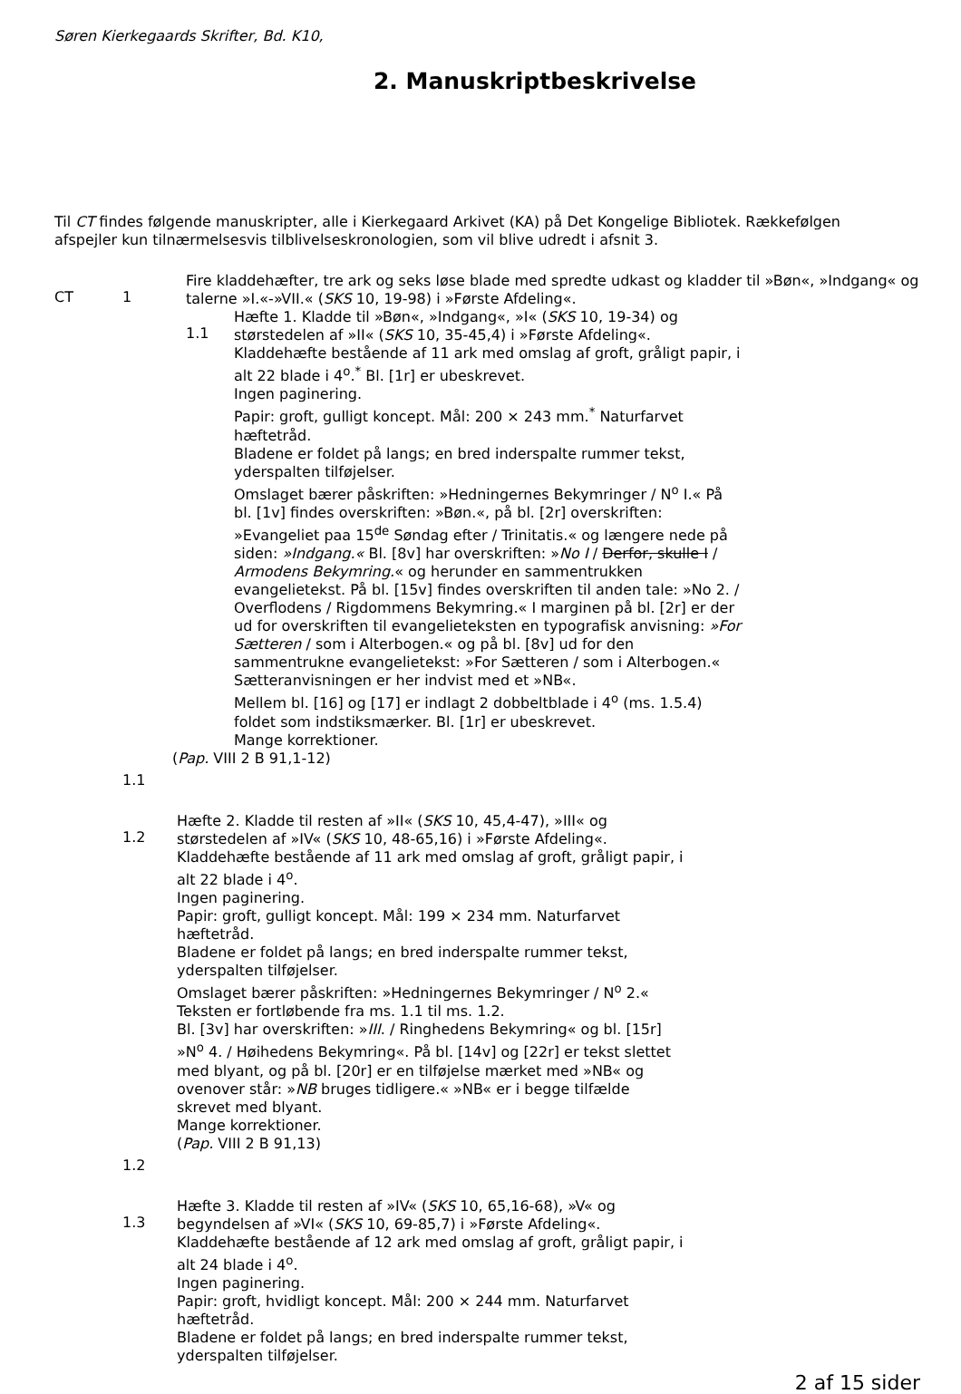Søren Kierkegaards Skrifter, Bd. K10,
2. Manuskriptbeskrivelse
Til CT findes følgende manuskripter, alle i Kierkegaard Arkivet (KA) på Det Kongelige Bibliotek. Rækkefølgen afspejler kun tilnærmelsesvis tilblivelseskronologien, som vil blive udredt i afsnit 3.
CT 1
Fire kladdehæfter, tre ark og seks løse blade med spredte udkast og kladder til »Bøn«, »Indgang« og talerne »I.«-»VII.« (SKS 10, 19-98) i »Første Afdeling«.
1.1
Hæfte 1. Kladde til »Bøn«, »Indgang«, »I« (SKS 10, 19-34) og størstedelen af »II« (SKS 10, 35-45,4) i »Første Afdeling«.
Kladdehæfte bestående af 11 ark med omslag af groft, gråligt papir, i alt 22 blade i 4<sup>o</sup>.<sup>*</sup> Bl. [1r] er ubeskrevet.
Ingen paginering.
Papir: groft, gulligt koncept. Mål: 200 × 243 mm.<sup>*</sup> Naturfarvet hæftetråd.
Bladene er foldet på langs; en bred inderspalte rummer tekst, yderspalten tilføjelser.
Omslaget bærer påskriften: »Hedningernes Bekymringer / N<sup>o</sup> I.« På bl. [1v] findes overskriften: »Bøn.«, på bl. [2r] overskriften: »Evangeliet paa 15<sup>de</sup> Søndag efter / Trinitatis.« og længere nede på siden: »Indgang.« Bl. [8v] har overskriften: »No I / Derfor, skulle I / Armodens Bekymring.« og herunder en sammentrukken evangelietekst. På bl. [15v] findes overskriften til anden tale: »No 2. / Overflodens / Rigdommens Bekymring.« I marginen på bl. [2r] er der ud for overskriften til evangelieteksten en typografisk anvisning: »For Sætteren / som i Alterbogen.« og på bl. [8v] ud for den sammentrukne evangelietekst: »For Sætteren / som i Alterbogen.« Sætteranvisningen er her indvist med et »NB«.
Mellem bl. [16] og [17] er indlagt 2 dobbeltblade i 4<sup>o</sup> (ms. 1.5.4) foldet som indstiksmærker. Bl. [1r] er ubeskrevet.
Mange korrektioner.
(Pap. VIII 2 B 91,1-12)
1.1
1.2
Hæfte 2. Kladde til resten af »II« (SKS 10, 45,4-47), »III« og størstedelen af »IV« (SKS 10, 48-65,16) i »Første Afdeling«.
Kladdehæfte bestående af 11 ark med omslag af groft, gråligt papir, i alt 22 blade i 4<sup>o</sup>.
Ingen paginering.
Papir: groft, gulligt koncept. Mål: 199 × 234 mm. Naturfarvet hæftetråd.
Bladene er foldet på langs; en bred inderspalte rummer tekst, yderspalten tilføjelser.
Omslaget bærer påskriften: »Hedningernes Bekymringer / N<sup>o</sup> 2.« Teksten er fortløbende fra ms. 1.1 til ms. 1.2.
Bl. [3v] har overskriften: »III. / Ringhedens Bekymring« og bl. [15r] »N<sup>o</sup> 4. / Høihedens Bekymring«. På bl. [14v] og [22r] er tekst slettet med blyant, og på bl. [20r] er en tilføjelse mærket med »NB« og ovenover står: »NB bruges tidligere.« »NB« er i begge tilfælde skrevet med blyant.
Mange korrektioner.
(Pap. VIII 2 B 91,13)
1.2
1.3
Hæfte 3. Kladde til resten af »IV« (SKS 10, 65,16-68), »V« og begyndelsen af »VI« (SKS 10, 69-85,7) i »Første Afdeling«.
Kladdehæfte bestående af 12 ark med omslag af groft, gråligt papir, i alt 24 blade i 4<sup>o</sup>.
Ingen paginering.
Papir: groft, hvidligt koncept. Mål: 200 × 244 mm. Naturfarvet hæftetråd.
Bladene er foldet på langs; en bred inderspalte rummer tekst, yderspalten tilføjelser.
2 af 15 sider